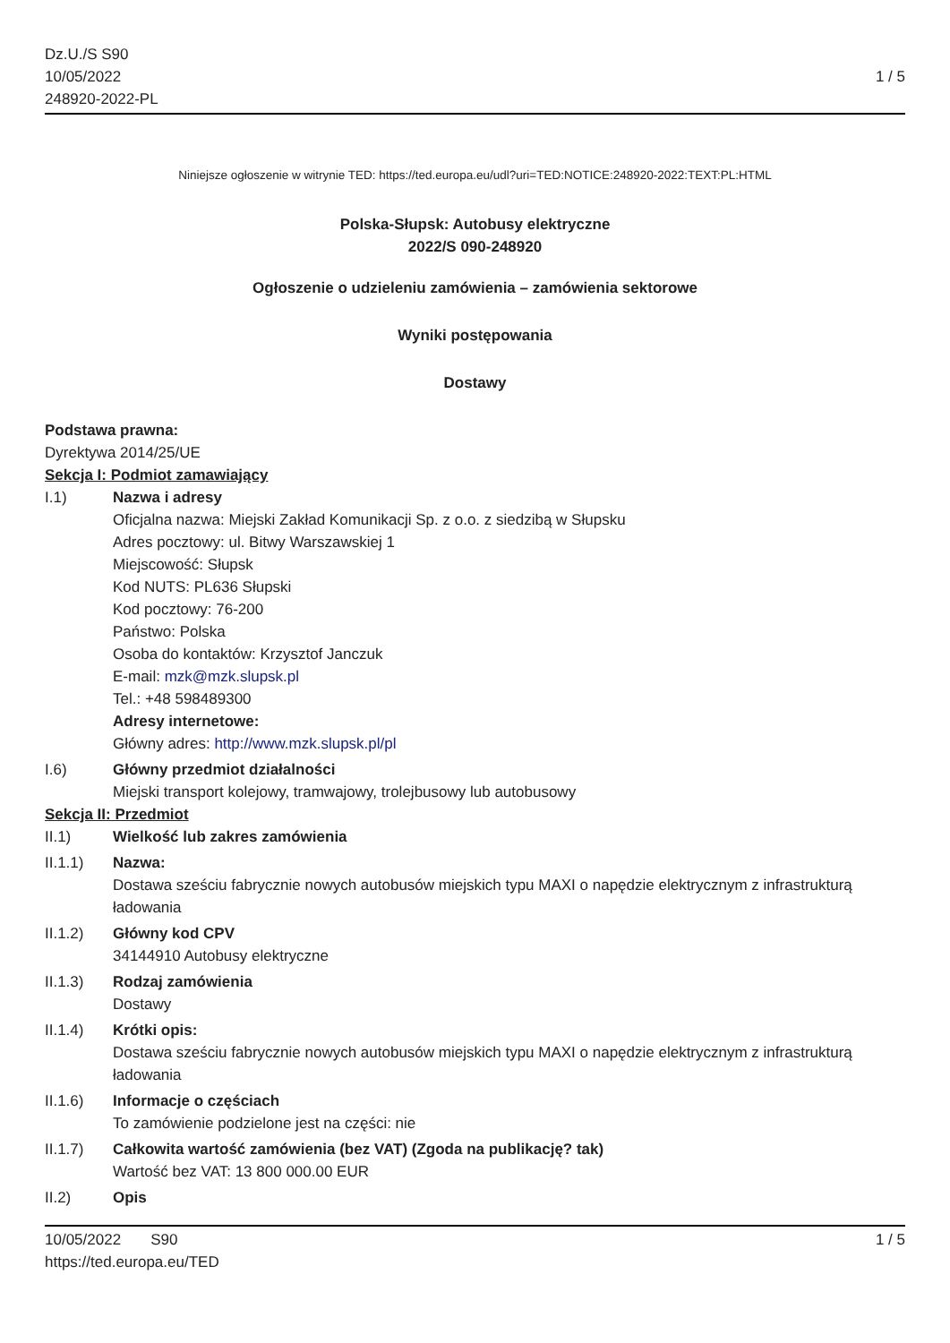Dz.U./S S90
10/05/2022
248920-2022-PL
1 / 5
Niniejsze ogłoszenie w witrynie TED: https://ted.europa.eu/udl?uri=TED:NOTICE:248920-2022:TEXT:PL:HTML
Polska-Słupsk: Autobusy elektryczne
2022/S 090-248920
Ogłoszenie o udzieleniu zamówienia – zamówienia sektorowe
Wyniki postępowania
Dostawy
Podstawa prawna:
Dyrektywa 2014/25/UE
Sekcja I: Podmiot zamawiający
I.1) Nazwa i adresy
Oficjalna nazwa: Miejski Zakład Komunikacji Sp. z o.o. z siedzibą w Słupsku
Adres pocztowy: ul. Bitwy Warszawskiej 1
Miejscowość: Słupsk
Kod NUTS: PL636 Słupski
Kod pocztowy: 76-200
Państwo: Polska
Osoba do kontaktów: Krzysztof Janczuk
E-mail: mzk@mzk.slupsk.pl
Tel.: +48 598489300
Adresy internetowe:
Główny adres: http://www.mzk.slupsk.pl/pl
I.6) Główny przedmiot działalności
Miejski transport kolejowy, tramwajowy, trolejbusowy lub autobusowy
Sekcja II: Przedmiot
II.1) Wielkość lub zakres zamówienia
II.1.1) Nazwa:
Dostawa sześciu fabrycznie nowych autobusów miejskich typu MAXI o napędzie elektrycznym z infrastrukturą ładowania
II.1.2) Główny kod CPV
34144910 Autobusy elektryczne
II.1.3) Rodzaj zamówienia
Dostawy
II.1.4) Krótki opis:
Dostawa sześciu fabrycznie nowych autobusów miejskich typu MAXI o napędzie elektrycznym z infrastrukturą ładowania
II.1.6) Informacje o częściach
To zamówienie podzielone jest na części: nie
II.1.7) Całkowita wartość zamówienia (bez VAT) (Zgoda na publikację? tak)
Wartość bez VAT: 13 800 000.00 EUR
II.2) Opis
10/05/2022 S90 1 / 5
https://ted.europa.eu/TED